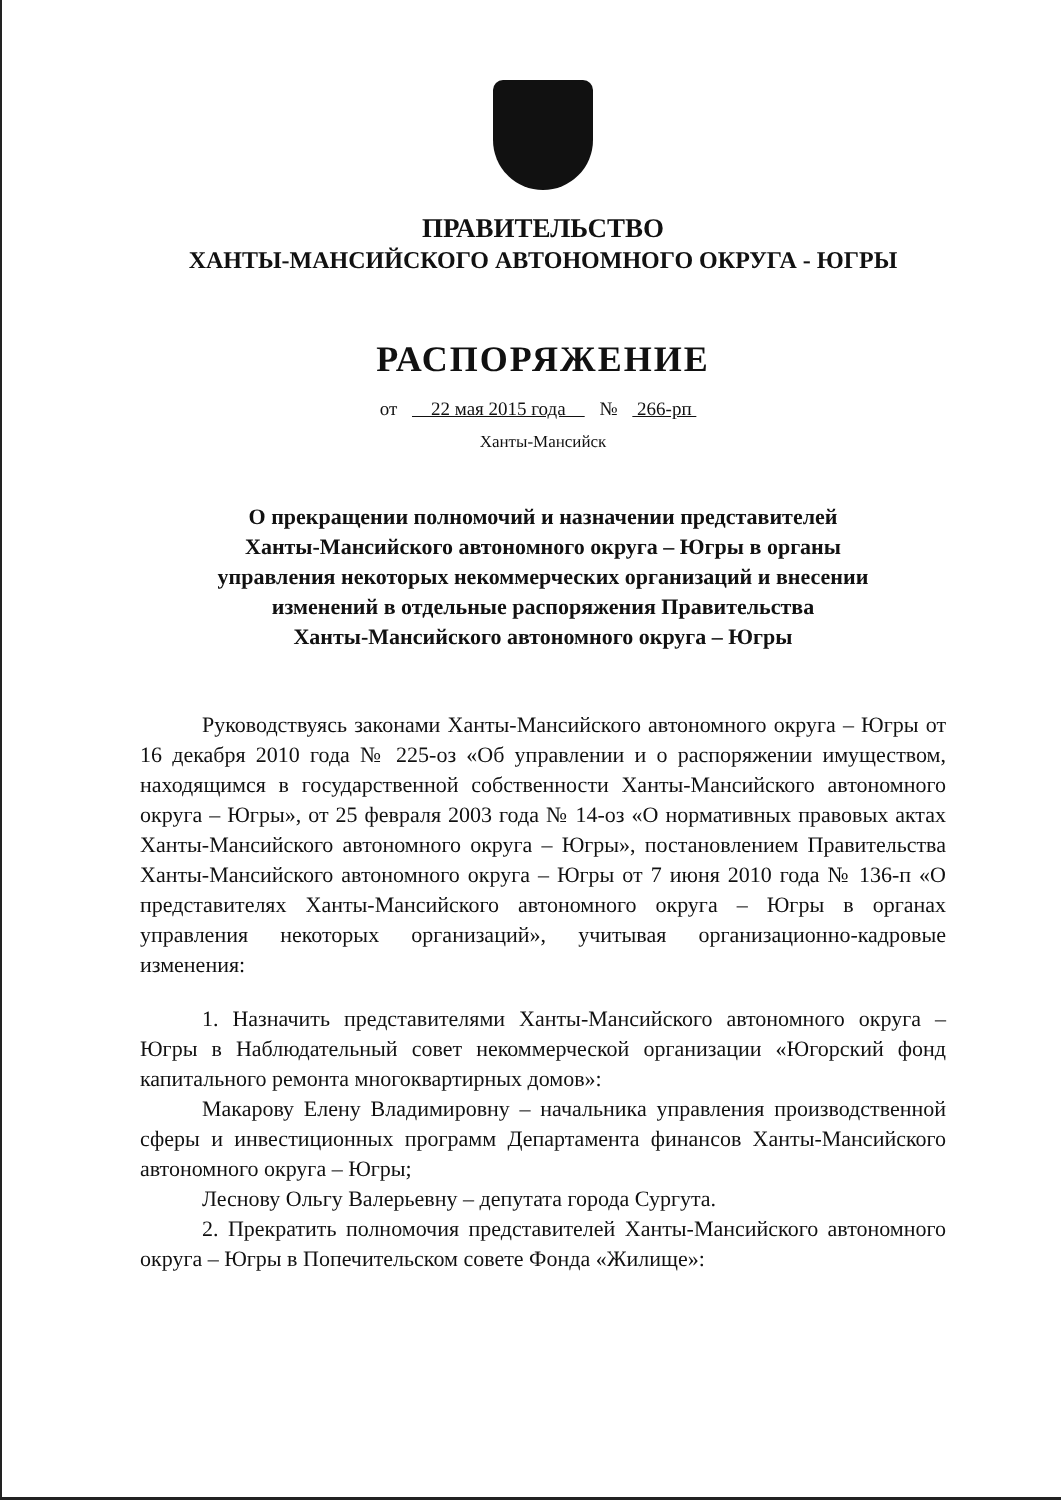ПРАВИТЕЛЬСТВО
ХАНТЫ-МАНСИЙСКОГО АВТОНОМНОГО ОКРУГА - ЮГРЫ
РАСПОРЯЖЕНИЕ
от 22 мая 2015 года № 266-рп
Ханты-Мансийск
О прекращении полномочий и назначении представителей
Ханты-Мансийского автономного округа – Югры в органы
управления некоторых некоммерческих организаций и внесении
изменений в отдельные распоряжения Правительства
Ханты-Мансийского автономного округа – Югры
Руководствуясь законами Ханты-Мансийского автономного округа – Югры от 16 декабря 2010 года № 225-оз «Об управлении и о распоряжении имуществом, находящимся в государственной собственности Ханты-Мансийского автономного округа – Югры», от 25 февраля 2003 года № 14-оз «О нормативных правовых актах Ханты-Мансийского автономного округа – Югры», постановлением Правительства Ханты-Мансийского автономного округа – Югры от 7 июня 2010 года № 136-п «О представителях Ханты-Мансийского автономного округа – Югры в органах управления некоторых организаций», учитывая организационно-кадровые изменения:
1. Назначить представителями Ханты-Мансийского автономного округа – Югры в Наблюдательный совет некоммерческой организации «Югорский фонд капитального ремонта многоквартирных домов»:
Макарову Елену Владимировну – начальника управления производственной сферы и инвестиционных программ Департамента финансов Ханты-Мансийского автономного округа – Югры;
Леснову Ольгу Валерьевну – депутата города Сургута.
2. Прекратить полномочия представителей Ханты-Мансийского автономного округа – Югры в Попечительском совете Фонда «Жилище»: